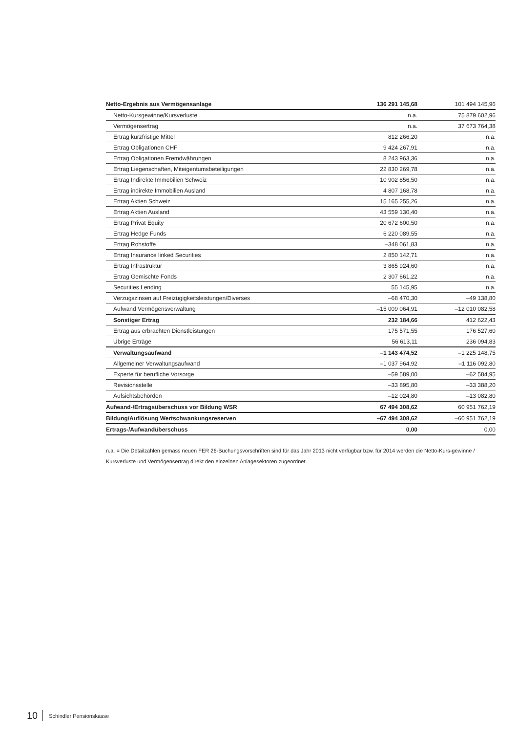| Netto-Ergebnis aus Vermögensanlage | 136 291 145,68 | 101 494 145,96 |
| Netto-Kursgewinne/Kursverluste | n.a. | 75 879 602,96 |
| Vermögensertrag | n.a. | 37 673 764,38 |
| Ertrag kurzfristige Mittel | 812 266,20 | n.a. |
| Ertrag Obligationen CHF | 9 424 267,91 | n.a. |
| Ertrag Obligationen Fremdwährungen | 8 243 963,36 | n.a. |
| Ertrag Liegenschaften, Miteigentumsbeteiligungen | 22 830 269,78 | n.a. |
| Ertrag Indirekte Immobilien Schweiz | 10 902 856,50 | n.a. |
| Ertrag indirekte Immobilien Ausland | 4 807 168,78 | n.a. |
| Ertrag Aktien Schweiz | 15 165 255,26 | n.a. |
| Ertrag Aktien Ausland | 43 559 130,40 | n.a. |
| Ertrag Privat Equity | 20 672 600,50 | n.a. |
| Ertrag Hedge Funds | 6 220 089,55 | n.a. |
| Ertrag Rohstoffe | –348 061,83 | n.a. |
| Ertrag Insurance linked Securities | 2 850 142,71 | n.a. |
| Ertrag Infrastruktur | 3 865 924,60 | n.a. |
| Ertrag Gemischte Fonds | 2 307 661,22 | n.a. |
| Securities Lending | 55 145,95 | n.a. |
| Verzugszinsen auf Freizügigkeitsleistungen/Diverses | –68 470,30 | –49 138,80 |
| Aufwand Vermögensverwaltung | –15 009 064,91 | –12 010 082,58 |
| Sonstiger Ertrag | 232 184,66 | 412 622,43 |
| Ertrag aus erbrachten Dienstleistungen | 175 571,55 | 176 527,60 |
| Übrige Erträge | 56 613,11 | 236 094,83 |
| Verwaltungsaufwand | –1 143 474,52 | –1 225 148,75 |
| Allgemeiner Verwaltungsaufwand | –1 037 964,92 | –1 116 092,80 |
| Experte für berufliche Vorsorge | –59 589,00 | –62 584,95 |
| Revisionsstelle | –33 895,80 | –33 388,20 |
| Aufsichtsbehörden | –12 024,80 | –13 082,80 |
| Aufwand-/Ertragsüberschuss vor Bildung WSR | 67 494 308,62 | 60 951 762,19 |
| Bildung/Auflösung Wertschwankungsreserven | –67 494 308,62 | –60 951 762,19 |
| Ertrags-/Aufwandüberschuss | 0,00 | 0,00 |
n.a. = Die Detailzahlen gemäss neuen FER 26-Buchungsvorschriften sind für das Jahr 2013 nicht verfügbar bzw. für 2014 werden die Netto-Kurs-gewinne / Kursverluste und Vermögensertrag direkt den einzelnen Anlagesektoren zugeordnet.
10 Schindler Pensionskasse